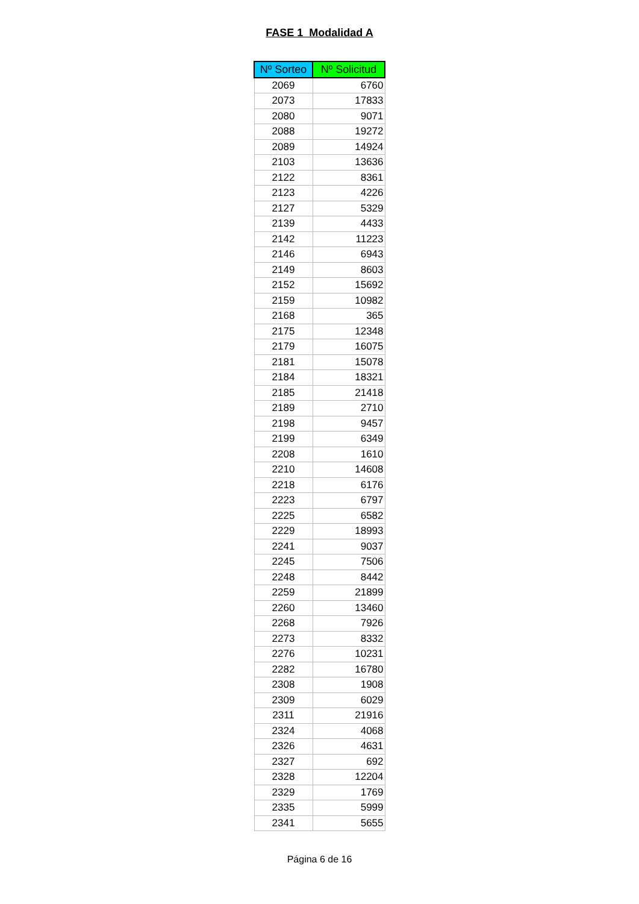FASE 1 Modalidad A
| Nº Sorteo | Nº Solicitud |
| --- | --- |
| 2069 | 6760 |
| 2073 | 17833 |
| 2080 | 9071 |
| 2088 | 19272 |
| 2089 | 14924 |
| 2103 | 13636 |
| 2122 | 8361 |
| 2123 | 4226 |
| 2127 | 5329 |
| 2139 | 4433 |
| 2142 | 11223 |
| 2146 | 6943 |
| 2149 | 8603 |
| 2152 | 15692 |
| 2159 | 10982 |
| 2168 | 365 |
| 2175 | 12348 |
| 2179 | 16075 |
| 2181 | 15078 |
| 2184 | 18321 |
| 2185 | 21418 |
| 2189 | 2710 |
| 2198 | 9457 |
| 2199 | 6349 |
| 2208 | 1610 |
| 2210 | 14608 |
| 2218 | 6176 |
| 2223 | 6797 |
| 2225 | 6582 |
| 2229 | 18993 |
| 2241 | 9037 |
| 2245 | 7506 |
| 2248 | 8442 |
| 2259 | 21899 |
| 2260 | 13460 |
| 2268 | 7926 |
| 2273 | 8332 |
| 2276 | 10231 |
| 2282 | 16780 |
| 2308 | 1908 |
| 2309 | 6029 |
| 2311 | 21916 |
| 2324 | 4068 |
| 2326 | 4631 |
| 2327 | 692 |
| 2328 | 12204 |
| 2329 | 1769 |
| 2335 | 5999 |
| 2341 | 5655 |
Página 6 de 16